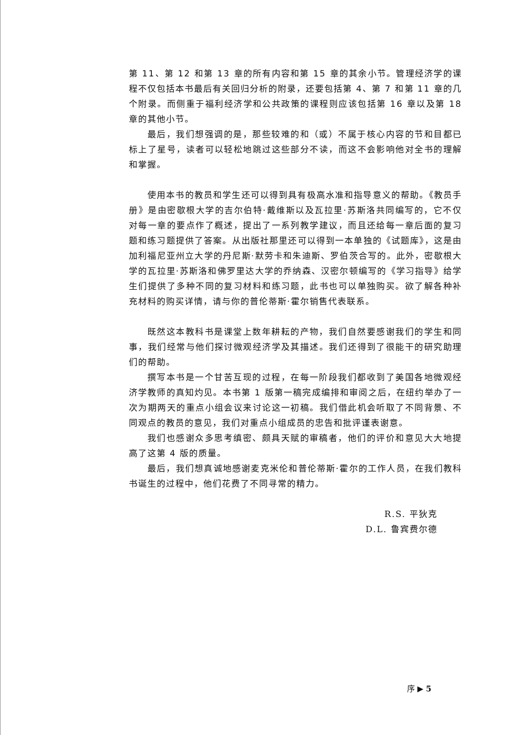第 11、第 12 和第 13 章的所有内容和第 15 章的其余小节。管理经济学的课程不仅包括本书最后有关回归分析的附录，还要包括第 4、第 7 和第 11 章的几个附录。而侧重于福利经济学和公共政策的课程则应该包括第 16 章以及第 18 章的其他小节。
最后，我们想强调的是，那些较难的和（或）不属于核心内容的节和目都已标上了星号，读者可以轻松地跳过这些部分不读，而这不会影响他对全书的理解和掌握。
使用本书的教员和学生还可以得到具有极高水准和指导意义的帮助。《教员手册》是由密歇根大学的吉尔伯特·戴维斯以及瓦拉里·苏斯洛共同编写的，它不仅对每一章的要点作了概述，提出了一系列教学建议，而且还给每一章后面的复习题和练习题提供了答案。从出版社那里还可以得到一本单独的《试题库》，这是由加利福尼亚州立大学的丹尼斯·默劳卡和朱迪斯、罗伯茨合写的。此外，密歇根大学的瓦拉里·苏斯洛和佛罗里达大学的乔纳森、汉密尔顿编写的《学习指导》给学生们提供了多种不同的复习材料和练习题，此书也可以单独购买。欲了解各种补充材料的购买详情，请与你的普伦蒂斯·霍尔销售代表联系。
既然这本教科书是课堂上数年耕耘的产物，我们自然要感谢我们的学生和同事，我们经常与他们探讨微观经济学及其描述。我们还得到了很能干的研究助理们的帮助。
撰写本书是一个甘苦互现的过程，在每一阶段我们都收到了美国各地微观经济学教师的真知灼见。本书第 1 版第一稿完成编排和审阅之后，在纽约举办了一次为期两天的重点小组会议来讨论这一初稿。我们借此机会听取了不同背景、不同观点的教员的意见，我们对重点小组成员的忠告和批评谨表谢意。
我们也感谢众多思考缜密、颇具天赋的审稿者，他们的评价和意见大大地提高了这第 4 版的质量。
最后，我们想真诚地感谢麦克米伦和普伦蒂斯·霍尔的工作人员，在我们教科书诞生的过程中，他们花费了不同寻常的精力。
R.S. 平狄克
D.L. 鲁宾费尔德
序 ▶ 5